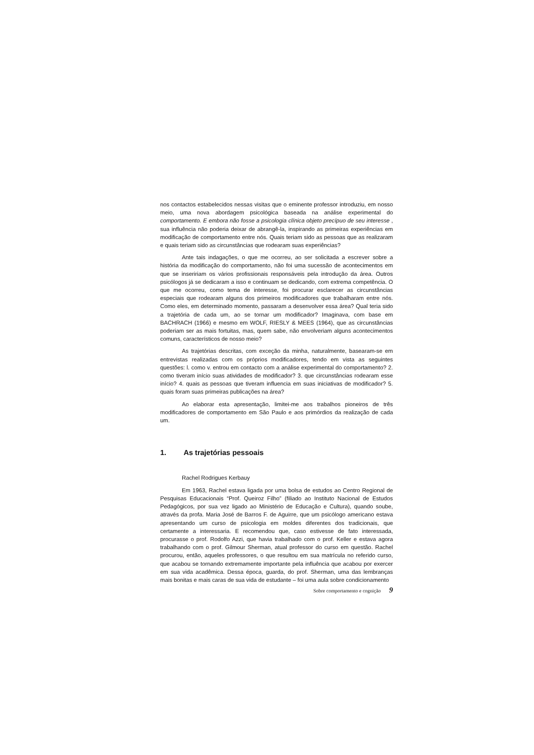nos contactos estabelecidos nessas visitas que o eminente professor introduziu, em nosso meio, uma nova abordagem psicológica baseada na análise experimental do comportamento. E embora não fosse a psicologia clínica objeto precípuo de seu interesse , sua influência não poderia deixar de abrangê-la, inspirando as primeiras experiências em modificação de comportamento entre nós. Quais teriam sido as pessoas que as realizaram e quais teriam sido as circunstâncias que rodearam suas experiências?
Ante tais indagações, o que me ocorreu, ao ser solicitada a escrever sobre a história da modificação do comportamento, não foi uma sucessão de acontecimentos em que se inseririam os vários profissionais responsáveis pela introdução da área. Outros psicólogos já se dedicaram a isso e continuam se dedicando, com extrema competência. O que me ocorreu, como tema de interesse, foi procurar esclarecer as circunstâncias especiais que rodearam alguns dos primeiros modificadores que trabalharam entre nós. Como eles, em determinado momento, passaram a desenvolver essa área? Qual teria sido a trajetória de cada um, ao se tornar um modificador? Imaginava, com base em BACHRACH (1966) e mesmo em WOLF, RIESLY & MEES (1964), que as circunstâncias poderiam ser as mais fortuitas, mas, quem sabe, não envolveriam alguns acontecimentos comuns, característicos de nosso meio?
As trajetórias descritas, com exceção da minha, naturalmente, basearam-se em entrevistas realizadas com os próprios modificadores, tendo em vista as seguintes questões: l. como v. entrou em contacto com a análise experimental do comportamento? 2. como tiveram início suas atividades de modificador? 3. que circunstâncias rodearam esse início? 4. quais as pessoas que tiveram influencia em suas iniciativas de modificador? 5. quais foram suas primeiras publicações na área?
Ao elaborar esta apresentação, limitei-me aos trabalhos pioneiros de três modificadores de comportamento em São Paulo e aos primórdios da realização de cada um.
1. As trajetórias pessoais
Rachel Rodrigues Kerbauy
Em 1963, Rachel estava ligada por uma bolsa de estudos ao Centro Regional de Pesquisas Educacionais “Prof. Queiroz Filho” (filiado ao Instituto Nacional de Estudos Pedagógicos, por sua vez ligado ao Ministério de Educação e Cultura), quando soube, através da profa. Maria José de Barros F. de Aguirre, que um psicólogo americano estava apresentando um curso de psicologia em moldes diferentes dos tradicionais, que certamente a interessaria. E recomendou que, caso estivesse de fato interessada, procurasse o prof. Rodolfo Azzi, que havia trabalhado com o prof. Keller e estava agora trabalhando com o prof. Gilmour Sherman, atual professor do curso em questão. Rachel procurou, então, aqueles professores, o que resultou em sua matrícula no referido curso, que acabou se tornando extremamente importante pela influência que acabou por exercer em sua vida acadêmica. Dessa época, guarda, do prof. Sherman, uma das lembranças mais bonitas e mais caras de sua vida de estudante – foi uma aula sobre condicionamento
Sobre comportamento e cognição 9